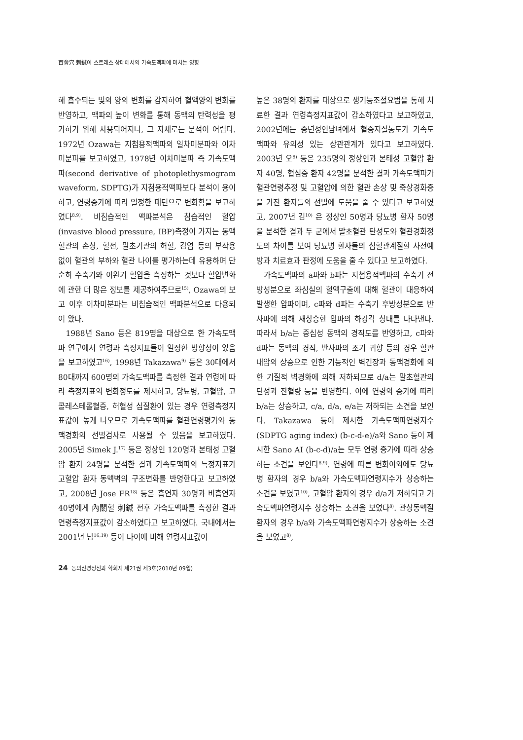百會穴 刺鍼이 스트레스 상태에서의 가속도맥파에 미치는 영향
해 흡수되는 빛의 양의 변화를 감지하여 혈액양의 변화를 반영하고, 맥파의 높이 변화를 통해 동맥의 탄력성을 평가하기 위해 사용되어지나, 그 자체로는 분석이 어렵다. 1972년 Ozawa는 지첨용적맥파의 일차미분파와 이차미분파를 보고하였고, 1978년 이차미분파 즉 가속도맥파(second derivative of photoplethysmogram waveform, SDPTG)가 지첨용적맥파보다 분석이 용이하고, 연령증가에 따라 일정한 패턴으로 변화함을 보고하였다<sup>8,9)</sup>. 비침습적인 맥파분석은 침습적인 혈압(invasive blood pressure, IBP)측정이 가지는 동맥혈관의 손상, 혈전, 말초기관의 허혈, 감염 등의 부작용 없이 혈관의 부하와 혈관 나이를 평가하는데 유용하며 단순히 수축기와 이완기 혈압을 측정하는 것보다 혈압변화에 관한 더 많은 정보를 제공하여주므로<sup>15)</sup>, Ozawa의 보고 이후 이차미분파는 비침습적인 맥파분석으로 다용되어 왔다.
1988년 Sano 등은 819명을 대상으로 한 가속도맥파 연구에서 연령과 측정지표들이 일정한 방향성이 있음을 보고하였고<sup>16)</sup>, 1998년 Takazawa<sup>9)</sup> 등은 30대에서 80대까지 600명의 가속도맥파를 측정한 결과 연령에 따라 측정지표의 변화정도를 제시하고, 당뇨병, 고혈압, 고콜레스테롤혈증, 허혈성 심질환이 있는 경우 연령측정지표값이 높게 나오므로 가속도맥파를 혈관연령평가와 동맥경화의 선별검사로 사용될 수 있음을 보고하였다. 2005년 Simek J.<sup>17)</sup> 등은 정상인 120명과 본태성 고혈압 환자 24명을 분석한 결과 가속도맥파의 특정지표가 고혈압 환자 동맥벽의 구조변화를 반영한다고 보고하였고, 2008년 Jose FR<sup>18)</sup> 등은 흡연자 30명과 비흡연자 40명에게 內關혈 刺鍼 전후 가속도맥파를 측정한 결과 연령측정지표값이 감소하였다고 보고하였다. 국내에서는 2001년 남<sup>16,19)</sup> 등이 나이에 비해 연령지표값이
높은 38명의 환자를 대상으로 생기능조절요법을 통해 치료한 결과 연령측정지표값이 감소하였다고 보고하였고, 2002년에는 중년성인남녀에서 혈중지질농도가 가속도맥파와 유의성 있는 상관관계가 있다고 보고하였다. 2003년 오<sup>8)</sup> 등은 235명의 정상인과 본태성 고혈압 환자 40명, 협심증 환자 42명을 분석한 결과 가속도맥파가 혈관연령추정 및 고혈압에 의한 혈관 손상 및 죽상경화증을 가진 환자들의 선별에 도움을 줄 수 있다고 보고하였고, 2007년 김<sup>10)</sup> 은 정상인 50명과 당뇨병 환자 50명을 분석한 결과 두 군에서 말초혈관 탄성도와 혈관경화정도의 차이를 보여 당뇨병 환자들의 심혈관계질환 사전예방과 치료효과 판정에 도움을 줄 수 있다고 보고하였다.
가속도맥파의 a파와 b파는 지첨용적맥파의 수축기 전방성분으로 좌심실의 혈액구출에 대해 혈관이 대응하여 발생한 압파이며, c파와 d파는 수축기 후방성분으로 반사파에 의해 재상승한 압파의 하강각 상태를 나타낸다. 따라서 b/a는 중심성 동맥의 경직도를 반영하고, c파와 d파는 동맥의 경직, 반사파의 조기 귀향 등의 경우 혈관내압의 상승으로 인한 기능적인 벽긴장과 동맥경화에 의한 기질적 벽경화에 의해 저하되므로 d/a는 말초혈관의 탄성과 잔혈량 등을 반영한다. 이에 연령의 증가에 따라 b/a는 상승하고, c/a, d/a, e/a는 저하되는 소견을 보인다. Takazawa 등이 제시한 가속도맥파연령지수(SDPTG aging index) (b-c-d-e)/a와 Sano 등이 제시한 Sano AI (b-c-d)/a는 모두 연령 증가에 따라 상승하는 소견을 보인다<sup>8,9)</sup>. 연령에 따른 변화이외에도 당뇨병 환자의 경우 b/a와 가속도맥파연령지수가 상승하는 소견을 보였고<sup>10)</sup>, 고혈압 환자의 경우 d/a가 저하되고 가속도맥파연령지수 상승하는 소견을 보였다<sup>8)</sup>. 관상동맥질환자의 경우 b/a와 가속도맥파연령지수가 상승하는 소견을 보였고<sup>8)</sup>,
24 동의신경정신과 학회지 제21권 제3호(2010년 09월)